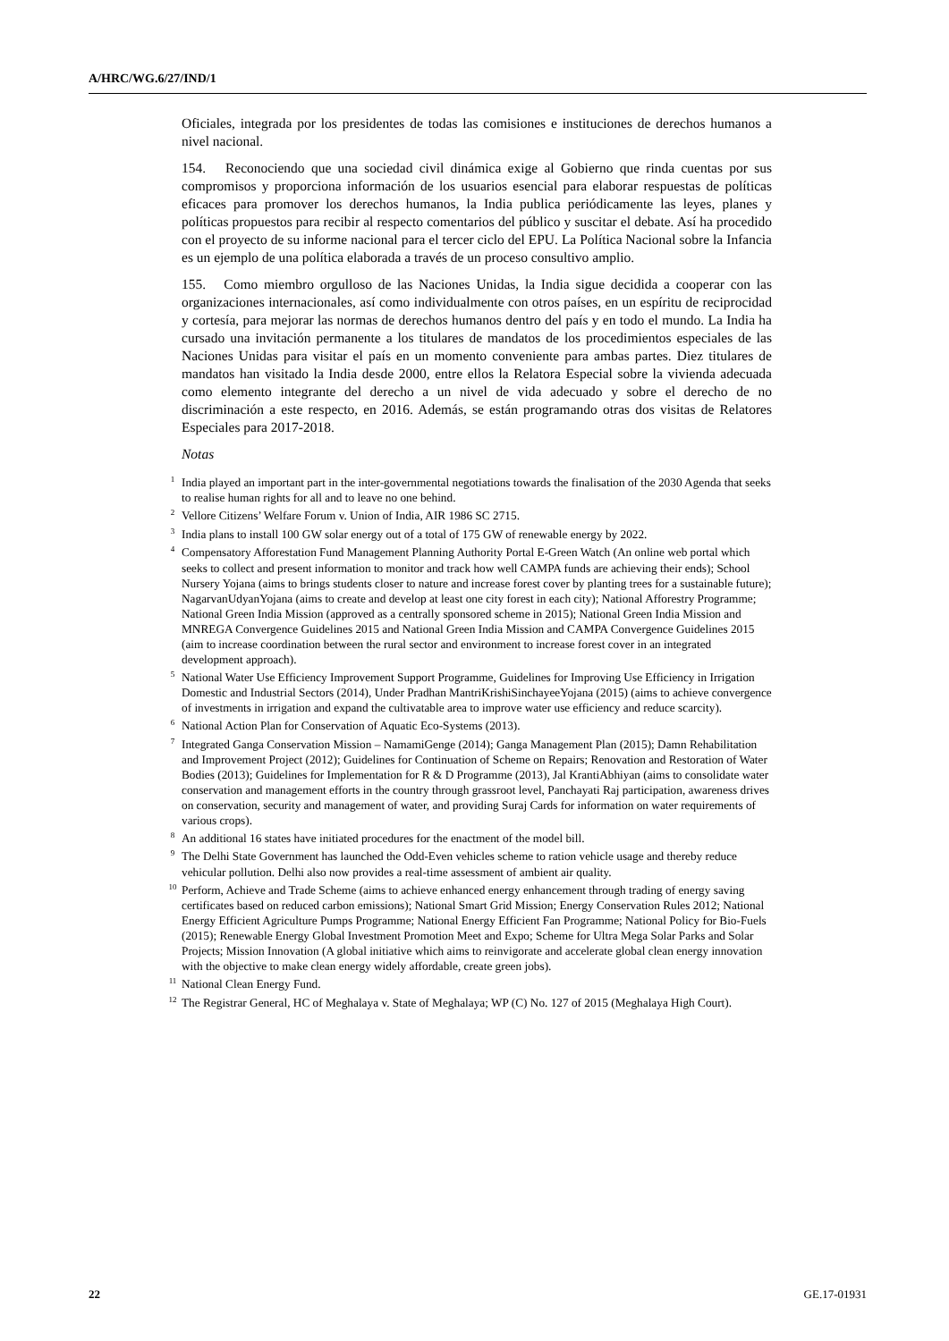A/HRC/WG.6/27/IND/1
Oficiales, integrada por los presidentes de todas las comisiones e instituciones de derechos humanos a nivel nacional.
154. Reconociendo que una sociedad civil dinámica exige al Gobierno que rinda cuentas por sus compromisos y proporciona información de los usuarios esencial para elaborar respuestas de políticas eficaces para promover los derechos humanos, la India publica periódicamente las leyes, planes y políticas propuestos para recibir al respecto comentarios del público y suscitar el debate. Así ha procedido con el proyecto de su informe nacional para el tercer ciclo del EPU. La Política Nacional sobre la Infancia es un ejemplo de una política elaborada a través de un proceso consultivo amplio.
155. Como miembro orgulloso de las Naciones Unidas, la India sigue decidida a cooperar con las organizaciones internacionales, así como individualmente con otros países, en un espíritu de reciprocidad y cortesía, para mejorar las normas de derechos humanos dentro del país y en todo el mundo. La India ha cursado una invitación permanente a los titulares de mandatos de los procedimientos especiales de las Naciones Unidas para visitar el país en un momento conveniente para ambas partes. Diez titulares de mandatos han visitado la India desde 2000, entre ellos la Relatora Especial sobre la vivienda adecuada como elemento integrante del derecho a un nivel de vida adecuado y sobre el derecho de no discriminación a este respecto, en 2016. Además, se están programando otras dos visitas de Relatores Especiales para 2017-2018.
Notas
<sup>1</sup> India played an important part in the inter-governmental negotiations towards the finalisation of the 2030 Agenda that seeks to realise human rights for all and to leave no one behind.
<sup>2</sup> Vellore Citizens’ Welfare Forum v. Union of India, AIR 1986 SC 2715.
<sup>3</sup> India plans to install 100 GW solar energy out of a total of 175 GW of renewable energy by 2022.
<sup>4</sup> Compensatory Afforestation Fund Management Planning Authority Portal E-Green Watch (An online web portal which seeks to collect and present information to monitor and track how well CAMPA funds are achieving their ends); School Nursery Yojana (aims to brings students closer to nature and increase forest cover by planting trees for a sustainable future); NagarvanUdyanYojana (aims to create and develop at least one city forest in each city); National Afforestry Programme; National Green India Mission (approved as a centrally sponsored scheme in 2015); National Green India Mission and MNREGA Convergence Guidelines 2015 and National Green India Mission and CAMPA Convergence Guidelines 2015 (aim to increase coordination between the rural sector and environment to increase forest cover in an integrated development approach).
<sup>5</sup> National Water Use Efficiency Improvement Support Programme, Guidelines for Improving Use Efficiency in Irrigation Domestic and Industrial Sectors (2014), Under Pradhan MantriKrishiSinchayeeYojana (2015) (aims to achieve convergence of investments in irrigation and expand the cultivatable area to improve water use efficiency and reduce scarcity).
<sup>6</sup> National Action Plan for Conservation of Aquatic Eco-Systems (2013).
<sup>7</sup> Integrated Ganga Conservation Mission – NamamiGenge (2014); Ganga Management Plan (2015); Damn Rehabilitation and Improvement Project (2012); Guidelines for Continuation of Scheme on Repairs; Renovation and Restoration of Water Bodies (2013); Guidelines for Implementation for R & D Programme (2013), Jal KrantiAbhiyan (aims to consolidate water conservation and management efforts in the country through grassroot level, Panchayati Raj participation, awareness drives on conservation, security and management of water, and providing Suraj Cards for information on water requirements of various crops).
<sup>8</sup> An additional 16 states have initiated procedures for the enactment of the model bill.
<sup>9</sup> The Delhi State Government has launched the Odd-Even vehicles scheme to ration vehicle usage and thereby reduce vehicular pollution. Delhi also now provides a real-time assessment of ambient air quality.
<sup>10</sup> Perform, Achieve and Trade Scheme (aims to achieve enhanced energy enhancement through trading of energy saving certificates based on reduced carbon emissions); National Smart Grid Mission; Energy Conservation Rules 2012; National Energy Efficient Agriculture Pumps Programme; National Energy Efficient Fan Programme; National Policy for Bio-Fuels (2015); Renewable Energy Global Investment Promotion Meet and Expo; Scheme for Ultra Mega Solar Parks and Solar Projects; Mission Innovation (A global initiative which aims to reinvigorate and accelerate global clean energy innovation with the objective to make clean energy widely affordable, create green jobs).
<sup>11</sup> National Clean Energy Fund.
<sup>12</sup> The Registrar General, HC of Meghalaya v. State of Meghalaya; WP (C) No. 127 of 2015 (Meghalaya High Court).
22 GE.17-01931